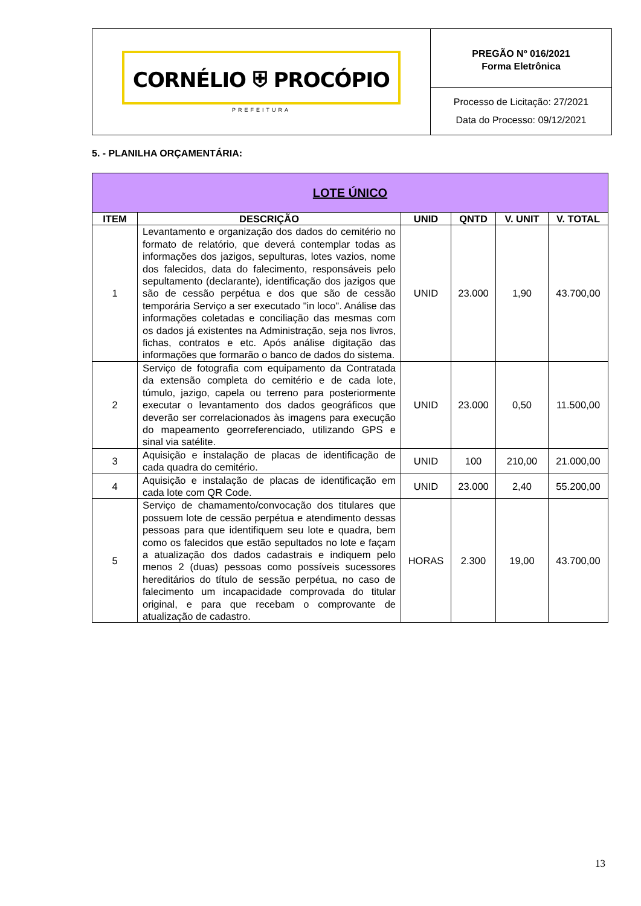CORNÉLIO ⛨ PROCÓPIO
PREFEITURA
PREGÃO Nº 016/2021
Forma Eletrônica
Processo de Licitação: 27/2021
Data do Processo: 09/12/2021
5. - PLANILHA ORÇAMENTÁRIA:
| LOTE ÚNICO | | | | | |
| --- | --- | --- | --- | --- | --- |
| ITEM | DESCRIÇÃO | UNID | QNTD | V. UNIT | V. TOTAL |
| 1 | Levantamento e organização dos dados do cemitério no formato de relatório, que deverá contemplar todas as informações dos jazigos, sepulturas, lotes vazios, nome dos falecidos, data do falecimento, responsáveis pelo sepultamento (declarante), identificação dos jazigos que são de cessão perpétua e dos que são de cessão temporária Serviço a ser executado "in loco". Análise das informações coletadas e conciliação das mesmas com os dados já existentes na Administração, seja nos livros, fichas, contratos e etc. Após análise digitação das informações que formarão o banco de dados do sistema. | UNID | 23.000 | 1,90 | 43.700,00 |
| 2 | Serviço de fotografia com equipamento da Contratada da extensão completa do cemitério e de cada lote, túmulo, jazigo, capela ou terreno para posteriormente executar o levantamento dos dados geográficos que deverão ser correlacionados às imagens para execução do mapeamento georreferenciado, utilizando GPS e sinal via satélite. | UNID | 23.000 | 0,50 | 11.500,00 |
| 3 | Aquisição e instalação de placas de identificação de cada quadra do cemitério. | UNID | 100 | 210,00 | 21.000,00 |
| 4 | Aquisição e instalação de placas de identificação em cada lote com QR Code. | UNID | 23.000 | 2,40 | 55.200,00 |
| 5 | Serviço de chamamento/convocação dos titulares que possuem lote de cessão perpétua e atendimento dessas pessoas para que identifiquem seu lote e quadra, bem como os falecidos que estão sepultados no lote e façam a atualização dos dados cadastrais e indiquem pelo menos 2 (duas) pessoas como possíveis sucessores hereditários do título de sessão perpétua, no caso de falecimento um incapacidade comprovada do titular original, e para que recebam o comprovante de atualização de cadastro. | HORAS | 2.300 | 19,00 | 43.700,00 |
13